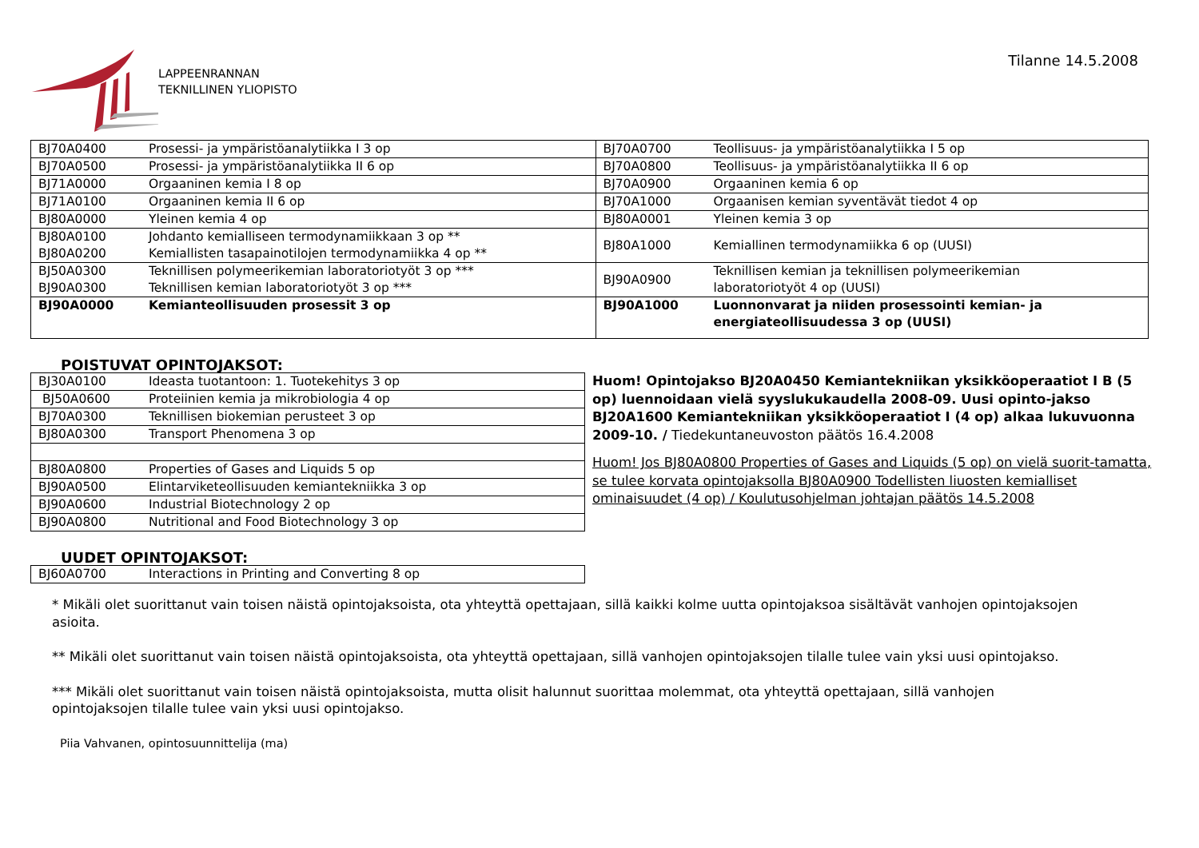LAPPEENRANNAN
TEKNILLINEN YLIOPISTO
Tilanne 14.5.2008
| BJ70A0400 | Prosessi- ja ympäristöanalytiikka I 3 op | BJ70A0700 | Teollisuus- ja ympäristöanalytiikka I 5 op |
| BJ70A0500 | Prosessi- ja ympäristöanalytiikka II 6 op | BJ70A0800 | Teollisuus- ja ympäristöanalytiikka II 6 op |
| BJ71A0000 | Orgaaninen kemia I 8 op | BJ70A0900 | Orgaaninen kemia 6 op |
| BJ71A0100 | Orgaaninen kemia II 6 op | BJ70A1000 | Orgaanisen kemian syventävät tiedot 4 op |
| BJ80A0000 | Yleinen kemia 4 op | BJ80A0001 | Yleinen kemia 3 op |
| BJ80A0100 BJ80A0200 | Johdanto kemialliseen termodynamiikkaan 3 op ** Kemiallisten tasapainotilojen termodynamiikka 4 op ** | BJ80A1000 | Kemiallinen termodynamiikka 6 op (UUSI) |
| BJ50A0300 BJ90A0300 | Teknillisen polymeerikemian laboratoriotyöt 3 op *** Teknillisen kemian laboratoriotyöt 3 op *** | BJ90A0900 | Teknillisen kemian ja teknillisen polymeerikemian laboratoriotyöt 4 op (UUSI) |
| BJ90A0000 | Kemianteollisuuden prosessit 3 op | BJ90A1000 | Luonnonvarat ja niiden prosessointi kemian- ja energiateollisuudessa 3 op (UUSI) |
POISTUVAT OPINTOJAKSOT:
| BJ30A0100 | Ideasta tuotantoon: 1. Tuotekehitys 3 op |
| BJ50A0600 | Proteiinien kemia ja mikrobiologia 4 op |
| BJ70A0300 | Teknillisen biokemian perusteet 3 op |
| BJ80A0300 | Transport Phenomena 3 op |
| BJ80A0800 | Properties of Gases and Liquids 5 op |
| BJ90A0500 | Elintarviketeollisuuden kemiantekniikka 3 op |
| BJ90A0600 | Industrial Biotechnology 2 op |
| BJ90A0800 | Nutritional and Food Biotechnology 3 op |
Huom! Opintojakso BJ20A0450 Kemiantekniikan yksikköoperaatiot I B (5 op) luennoidaan vielä syyslukukaudella 2008-09. Uusi opinto-jakso BJ20A1600 Kemiantekniikan yksikköoperaatiot I (4 op) alkaa lukuvuonna 2009-10. / Tiedekuntaneuvoston päätös 16.4.2008
Huom! Jos BJ80A0800 Properties of Gases and Liquids (5 op) on vielä suorit-tamatta, se tulee korvata opintojaksolla BJ80A0900 Todellisten liuosten kemialliset ominaisuudet (4 op) / Koulutusohjelman johtajan päätös 14.5.2008
UUDET OPINTOJAKSOT:
| BJ60A0700 | Interactions in Printing and Converting 8 op |
* Mikäli olet suorittanut vain toisen näistä opintojaksoista, ota yhteyttä opettajaan, sillä kaikki kolme uutta opintojaksoa sisältävät vanhojen opintojaksojen asioita.
** Mikäli olet suorittanut vain toisen näistä opintojaksoista, ota yhteyttä opettajaan, sillä vanhojen opintojaksojen tilalle tulee vain yksi uusi opintojakso.
*** Mikäli olet suorittanut vain toisen näistä opintojaksoista, mutta olisit halunnut suorittaa molemmat, ota yhteyttä opettajaan, sillä vanhojen opintojaksojen tilalle tulee vain yksi uusi opintojakso.
Piia Vahvanen, opintosuunnittelija (ma)